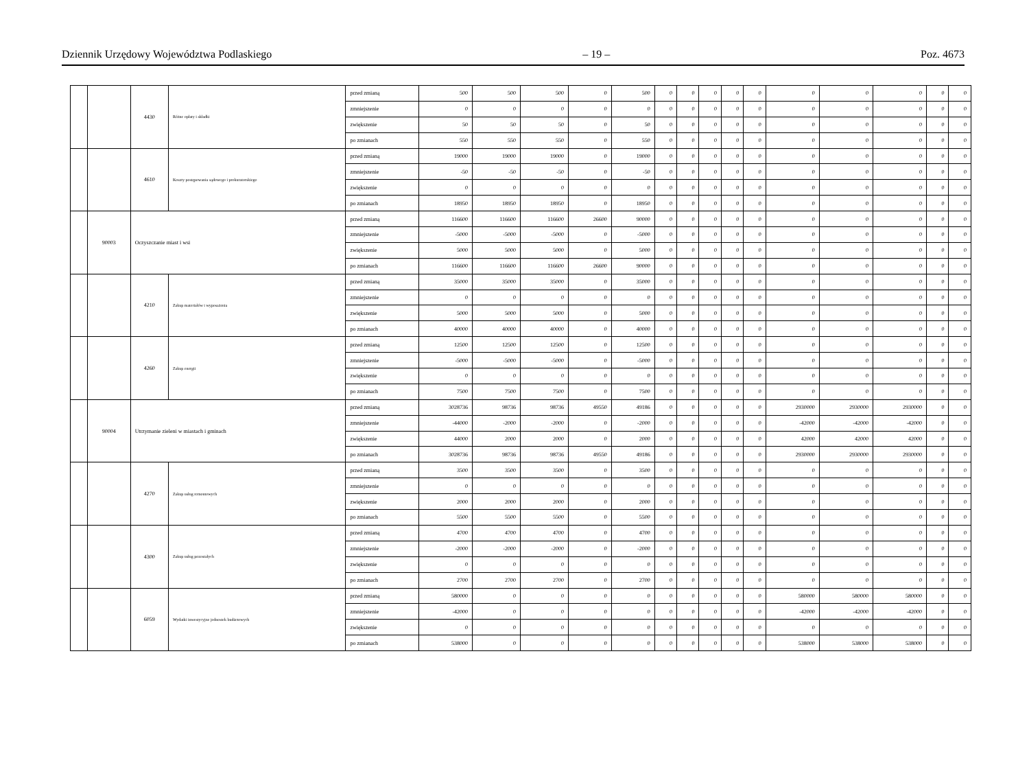Dziennik Urzędowy Województwa Podlaskiego – 19 – Poz. 4673
| | | 4430 | Różne opłaty i składki | przed zmianą | 500 | 500 | 500 | 0 | 500 | 0 | 0 | 0 | 0 | 0 | 0 | 0 | 0 | 0 | 0 |
| | | | | zmniejszenie | 0 | 0 | 0 | 0 | 0 | 0 | 0 | 0 | 0 | 0 | 0 | 0 | 0 | 0 | 0 |
| | | | | zwiększenie | 50 | 50 | 50 | 0 | 50 | 0 | 0 | 0 | 0 | 0 | 0 | 0 | 0 | 0 | 0 |
| | | | | po zmianach | 550 | 550 | 550 | 0 | 550 | 0 | 0 | 0 | 0 | 0 | 0 | 0 | 0 | 0 | 0 |
| | | 4610 | Koszty postępowania sądowego i prokuratorskiego | przed zmianą | 19000 | 19000 | 19000 | 0 | 19000 | 0 | 0 | 0 | 0 | 0 | 0 | 0 | 0 | 0 | 0 |
| | | | | zmniejszenie | -50 | -50 | -50 | 0 | -50 | 0 | 0 | 0 | 0 | 0 | 0 | 0 | 0 | 0 | 0 |
| | | | | zwiększenie | 0 | 0 | 0 | 0 | 0 | 0 | 0 | 0 | 0 | 0 | 0 | 0 | 0 | 0 | 0 |
| | | | | po zmianach | 18950 | 18950 | 18950 | 0 | 18950 | 0 | 0 | 0 | 0 | 0 | 0 | 0 | 0 | 0 | 0 |
| | 90003 | Oczyszczanie miast i wsi | | przed zmianą | 116600 | 116600 | 116600 | 26600 | 90000 | 0 | 0 | 0 | 0 | 0 | 0 | 0 | 0 | 0 | 0 |
| | | | | zmniejszenie | -5000 | -5000 | -5000 | 0 | -5000 | 0 | 0 | 0 | 0 | 0 | 0 | 0 | 0 | 0 | 0 |
| | | | | zwiększenie | 5000 | 5000 | 5000 | 0 | 5000 | 0 | 0 | 0 | 0 | 0 | 0 | 0 | 0 | 0 | 0 |
| | | | | po zmianach | 116600 | 116600 | 116600 | 26600 | 90000 | 0 | 0 | 0 | 0 | 0 | 0 | 0 | 0 | 0 | 0 |
| | | 4210 | Zakup materiałów i wyposażenia | przed zmianą | 35000 | 35000 | 35000 | 0 | 35000 | 0 | 0 | 0 | 0 | 0 | 0 | 0 | 0 | 0 | 0 |
| | | | | zmniejszenie | 0 | 0 | 0 | 0 | 0 | 0 | 0 | 0 | 0 | 0 | 0 | 0 | 0 | 0 | 0 |
| | | | | zwiększenie | 5000 | 5000 | 5000 | 0 | 5000 | 0 | 0 | 0 | 0 | 0 | 0 | 0 | 0 | 0 | 0 |
| | | | | po zmianach | 40000 | 40000 | 40000 | 0 | 40000 | 0 | 0 | 0 | 0 | 0 | 0 | 0 | 0 | 0 | 0 |
| | | 4260 | Zakup energii | przed zmianą | 12500 | 12500 | 12500 | 0 | 12500 | 0 | 0 | 0 | 0 | 0 | 0 | 0 | 0 | 0 | 0 |
| | | | | zmniejszenie | -5000 | -5000 | -5000 | 0 | -5000 | 0 | 0 | 0 | 0 | 0 | 0 | 0 | 0 | 0 | 0 |
| | | | | zwiększenie | 0 | 0 | 0 | 0 | 0 | 0 | 0 | 0 | 0 | 0 | 0 | 0 | 0 | 0 | 0 |
| | | | | po zmianach | 7500 | 7500 | 7500 | 0 | 7500 | 0 | 0 | 0 | 0 | 0 | 0 | 0 | 0 | 0 | 0 |
| | 90004 | Utrzymanie zieleni w miastach i gminach | | przed zmianą | 3028736 | 98736 | 98736 | 49550 | 49186 | 0 | 0 | 0 | 0 | 0 | 2930000 | 2930000 | 2930000 | 0 | 0 |
| | | | | zmniejszenie | -44000 | -2000 | -2000 | 0 | -2000 | 0 | 0 | 0 | 0 | 0 | -42000 | -42000 | -42000 | 0 | 0 |
| | | | | zwiększenie | 44000 | 2000 | 2000 | 0 | 2000 | 0 | 0 | 0 | 0 | 0 | 42000 | 42000 | 42000 | 0 | 0 |
| | | | | po zmianach | 3028736 | 98736 | 98736 | 49550 | 49186 | 0 | 0 | 0 | 0 | 0 | 2930000 | 2930000 | 2930000 | 0 | 0 |
| | | 4270 | Zakup usług remontowych | przed zmianą | 3500 | 3500 | 3500 | 0 | 3500 | 0 | 0 | 0 | 0 | 0 | 0 | 0 | 0 | 0 | 0 |
| | | | | zmniejszenie | 0 | 0 | 0 | 0 | 0 | 0 | 0 | 0 | 0 | 0 | 0 | 0 | 0 | 0 | 0 |
| | | | | zwiększenie | 2000 | 2000 | 2000 | 0 | 2000 | 0 | 0 | 0 | 0 | 0 | 0 | 0 | 0 | 0 | 0 |
| | | | | po zmianach | 5500 | 5500 | 5500 | 0 | 5500 | 0 | 0 | 0 | 0 | 0 | 0 | 0 | 0 | 0 | 0 |
| | | 4300 | Zakup usług pozostałych | przed zmianą | 4700 | 4700 | 4700 | 0 | 4700 | 0 | 0 | 0 | 0 | 0 | 0 | 0 | 0 | 0 | 0 |
| | | | | zmniejszenie | -2000 | -2000 | -2000 | 0 | -2000 | 0 | 0 | 0 | 0 | 0 | 0 | 0 | 0 | 0 | 0 |
| | | | | zwiększenie | 0 | 0 | 0 | 0 | 0 | 0 | 0 | 0 | 0 | 0 | 0 | 0 | 0 | 0 | 0 |
| | | | | po zmianach | 2700 | 2700 | 2700 | 0 | 2700 | 0 | 0 | 0 | 0 | 0 | 0 | 0 | 0 | 0 | 0 |
| | | 6059 | Wydatki inwestycyjne jednostek budżetowych | przed zmianą | 580000 | 0 | 0 | 0 | 0 | 0 | 0 | 0 | 0 | 0 | 580000 | 580000 | 580000 | 0 | 0 |
| | | | | zmniejszenie | -42000 | 0 | 0 | 0 | 0 | 0 | 0 | 0 | 0 | 0 | -42000 | -42000 | -42000 | 0 | 0 |
| | | | | zwiększenie | 0 | 0 | 0 | 0 | 0 | 0 | 0 | 0 | 0 | 0 | 0 | 0 | 0 | 0 | 0 |
| | | | | po zmianach | 538000 | 0 | 0 | 0 | 0 | 0 | 0 | 0 | 0 | 0 | 538000 | 538000 | 538000 | 0 | 0 |